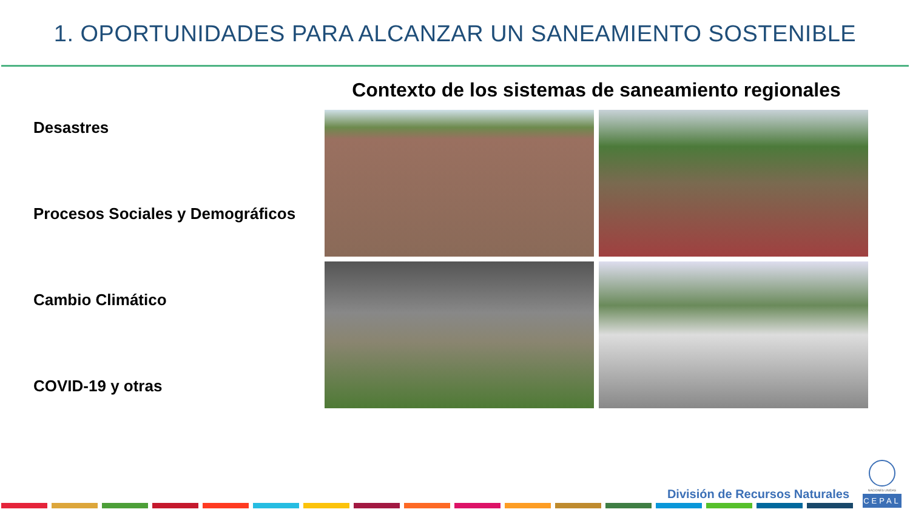1. OPORTUNIDADES PARA ALCANZAR UN SANEAMIENTO SOSTENIBLE
Desastres
Procesos Sociales y Demográficos
Cambio Climático
COVID-19 y otras
Contexto de los sistemas de saneamiento regionales
División de Recursos Naturales
NACIONES UNIDAS
CEPAL